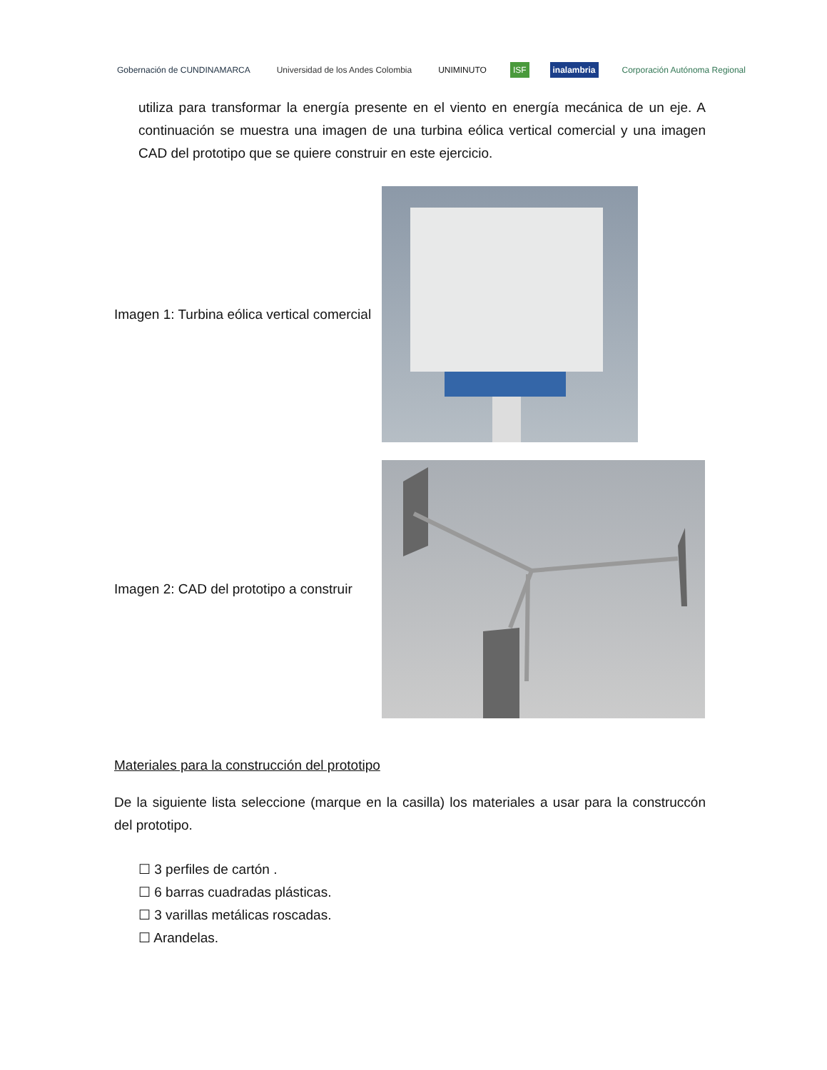Gobernación de CUNDINAMARCA
Universidad de los Andes Colombia
UNIMINUTO ISF inalambria Corporación Autónoma Regional
utiliza para transformar la energía presente en el viento en energía mecánica de un eje. A continuación se muestra una imagen de una turbina eólica vertical comercial y una imagen CAD del prototipo que se quiere construir en este ejercicio.
Imagen 1: Turbina eólica vertical comercial
Imagen 2: CAD del prototipo a construir
Materiales para la construcción del prototipo
De la siguiente lista seleccione (marque en la casilla) los materiales a usar para la construccón del prototipo.
☐ 3 perfiles de cartón .
☐ 6 barras cuadradas plásticas.
☐ 3 varillas metálicas roscadas.
☐ Arandelas.